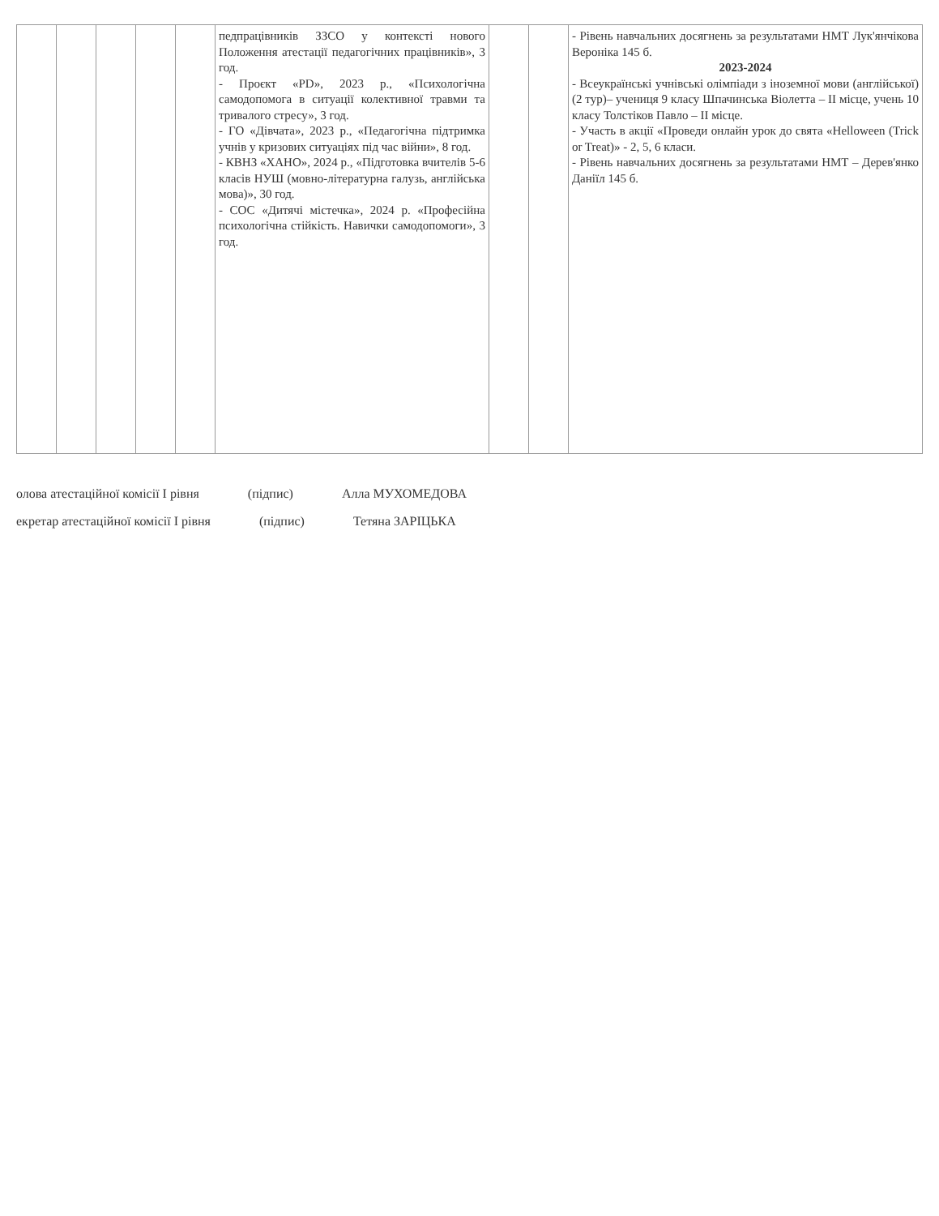| | | | | | педпрацівників ЗЗСО у контексті нового Положення атестації педагогічних працівників», 3 год. - Проєкт «PD», 2023 р., «Психологічна самодопомога в ситуації колективної травми та тривалого стресу», 3 год. - ГО «Дівчата», 2023 р., «Педагогічна підтримка учнів у кризових ситуаціях під час війни», 8 год. - КВНЗ «ХАНО», 2024 р., «Підготовка вчителів 5-6 класів НУШ (мовно-літературна галузь, англійська мова)», 30 год. - СОС «Дитячі містечка», 2024 р. «Професійна психологічна стійкість. Навички самодопомоги», 3 год. | | | - Рівень навчальних досягнень за результатами НМТ Лук'янчікова Вероніка 145 б. 2023-2024 - Всеукраїнські учнівські олімпіади з іноземної мови (англійської) (2 тур)– учениця 9 класу Шпачинська Віолетта – ІІ місце, учень 10 класу Толстіков Павло – ІІ місце. - Участь в акції «Проведи онлайн урок до свята «Helloween (Trick or Treat)» - 2, 5, 6 класи. - Рівень навчальних досягнень за результатами НМТ – Дерев'янко Даніїл 145 б. |
олова атестаційної комісії І рівня (підпис) Алла МУХОМЕДОВА
екретар атестаційної комісії І рівня (підпис) Тетяна ЗАРІЦЬКА